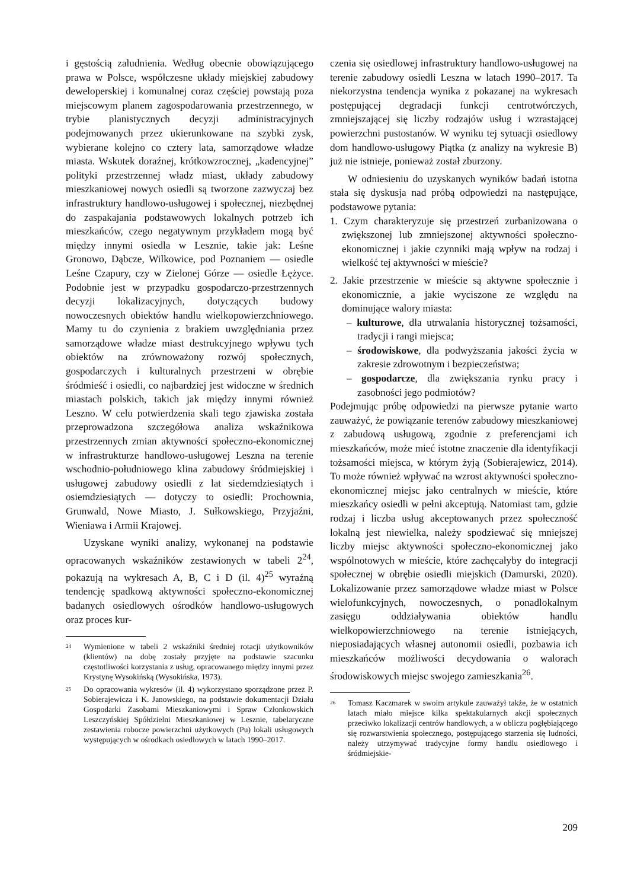i gęstością zaludnienia. Według obecnie obowiązującego prawa w Polsce, współczesne układy miejskiej zabudowy deweloperskiej i komunalnej coraz częściej powstają poza miejscowym planem zagospodarowania przestrzennego, w trybie planistycznych decyzji administracyjnych podejmowanych przez ukierunkowane na szybki zysk, wybierane kolejno co cztery lata, samorządowe władze miasta. Wskutek doraźnej, krótkowzrocznej, „kadencyjnej” polityki przestrzennej władz miast, układy zabudowy mieszkaniowej nowych osiedli są tworzone zazwyczaj bez infrastruktury handlowo-usługowej i społecznej, niezbędnej do zaspakajania podstawowych lokalnych potrzeb ich mieszkańców, czego negatywnym przykładem mogą być między innymi osiedla w Lesznie, takie jak: Leśne Gronowo, Dąbcze, Wilkowice, pod Poznaniem — osiedle Leśne Czapury, czy w Zielonej Górze — osiedle Łężyce. Podobnie jest w przypadku gospodarczo-przestrzennych decyzji lokalizacyjnych, dotyczących budowy nowoczesnych obiektów handlu wielkopowierzchniowego. Mamy tu do czynienia z brakiem uwzględniania przez samorządowe władze miast destrukcyjnego wpływu tych obiektów na zrównoważony rozwój społecznych, gospodarczych i kulturalnych przestrzeni w obrębie śródmieść i osiedli, co najbardziej jest widoczne w średnich miastach polskich, takich jak między innymi również Leszno. W celu potwierdzenia skali tego zjawiska została przeprowadzona szczegółowa analiza wskaźnikowa przestrzennych zmian aktywności społeczno-ekonomicznej w infrastrukturze handlowo-usługowej Leszna na terenie wschodnio-południowego klina zabudowy śródmiejskiej i usługowej zabudowy osiedli z lat siedemdziesiątych i osiemdziesiątych — dotyczy to osiedli: Prochownia, Grunwald, Nowe Miasto, J. Sułkowskiego, Przyjaźni, Wieniawa i Armii Krajowej.
Uzyskane wyniki analizy, wykonanej na podstawie opracowanych wskaźników zestawionych w tabeli 2<sup>24</sup>, pokazują na wykresach A, B, C i D (il. 4)<sup>25</sup> wyraźną tendencję spadkową aktywności społeczno-ekonomicznej badanych osiedlowych ośrodków handlowo-usługowych oraz proces kur-
24 Wymienione w tabeli 2 wskaźniki średniej rotacji użytkowników (klientów) na dobę zostały przyjęte na podstawie szacunku częstotliwości korzystania z usług, opracowanego między innymi przez Krystynę Wysokińską (Wysokińska, 1973).
25 Do opracowania wykresów (il. 4) wykorzystano sporządzone przez P. Sobierajewicza i K. Janowskiego, na podstawie dokumentacji Działu Gospodarki Zasobami Mieszkaniowymi i Spraw Członkowskich Leszczyńskiej Spółdzielni Mieszkaniowej w Lesznie, tabelaryczne zestawienia robocze powierzchni użytkowych (Pu) lokali usługowych występujących w ośrodkach osiedlowych w latach 1990–2017.
czenia się osiedlowej infrastruktury handlowo-usługowej na terenie zabudowy osiedli Leszna w latach 1990–2017. Ta niekorzystna tendencja wynika z pokazanej na wykresach postępującej degradacji funkcji centrotwórczych, zmniejszającej się liczby rodzajów usług i wzrastającej powierzchni pustostanów. W wyniku tej sytuacji osiedlowy dom handlowo-usługowy Piątka (z analizy na wykresie B) już nie istnieje, ponieważ został zburzony.
W odniesieniu do uzyskanych wyników badań istotna stała się dyskusja nad próbą odpowiedzi na następujące, podstawowe pytania:
1. Czym charakteryzuje się przestrzeń zurbanizowana o zwiększonej lub zmniejszonej aktywności społeczno-ekonomicznej i jakie czynniki mają wpływ na rodzaj i wielkość tej aktywności w mieście?
2. Jakie przestrzenie w mieście są aktywne społecznie i ekonomicznie, a jakie wyciszone ze względu na dominujące walory miasta:
– kulturowe, dla utrwalania historycznej tożsamości, tradycji i rangi miejsca;
– środowiskowe, dla podwyższania jakości życia w zakresie zdrowotnym i bezpieczeństwa;
– gospodarcze, dla zwiększania rynku pracy i zasobności jego podmiotów?
Podejmując próbę odpowiedzi na pierwsze pytanie warto zauważyć, że powiązanie terenów zabudowy mieszkaniowej z zabudową usługową, zgodnie z preferencjami ich mieszkańców, może mieć istotne znaczenie dla identyfikacji tożsamości miejsca, w którym żyją (Sobierajewicz, 2014). To może również wpływać na wzrost aktywności społeczno-ekonomicznej miejsc jako centralnych w mieście, które mieszkańcy osiedli w pełni akceptują. Natomiast tam, gdzie rodzaj i liczba usług akceptowanych przez społeczność lokalną jest niewielka, należy spodziewać się mniejszej liczby miejsc aktywności społeczno-ekonomicznej jako wspólnotowych w mieście, które zachęcałyby do integracji społecznej w obrębie osiedli miejskich (Damurski, 2020). Lokalizowanie przez samorządowe władze miast w Polsce wielofunkcyjnych, nowoczesnych, o ponadlokalnym zasięgu oddziaływania obiektów handlu wielkopowierzchniowego na terenie istniejących, nieposiadających własnej autonomii osiedli, pozbawia ich mieszkańców możliwości decydowania o walorach środowiskowych miejsc swojego zamieszkania<sup>26</sup>.
26 Tomasz Kaczmarek w swoim artykule zauważył także, że w ostatnich latach miało miejsce kilka spektakularnych akcji społecznych przeciwko lokalizacji centrów handlowych, a w obliczu pogłębiającego się rozwarstwienia społecznego, postępującego starzenia się ludności, należy utrzymywać tradycyjne formy handlu osiedlowego i śródmiejskie-
209